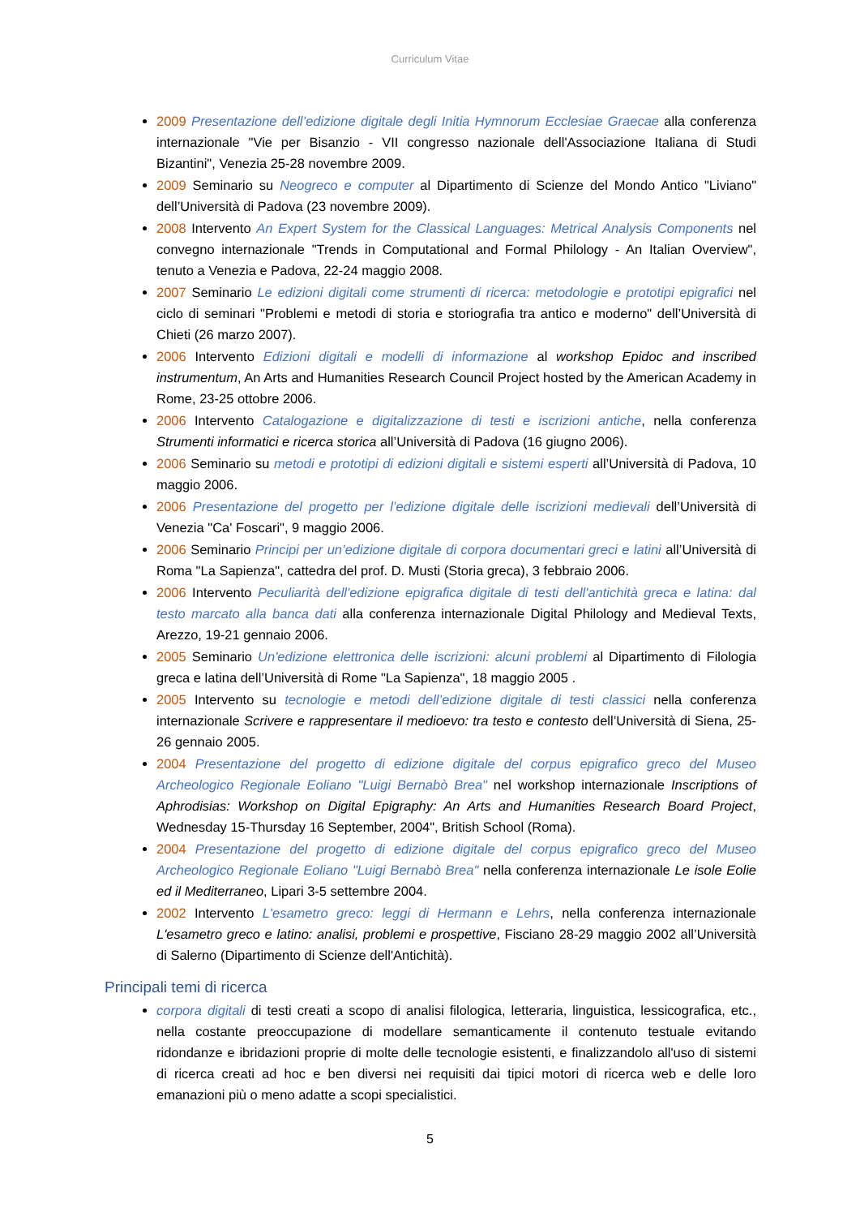Curriculum Vitae
2009 Presentazione dell’edizione digitale degli Initia Hymnorum Ecclesiae Graecae alla conferenza internazionale "Vie per Bisanzio - VII congresso nazionale dell'Associazione Italiana di Studi Bizantini", Venezia 25-28 novembre 2009.
2009 Seminario su Neogreco e computer al Dipartimento di Scienze del Mondo Antico "Liviano" dell’Università di Padova (23 novembre 2009).
2008 Intervento An Expert System for the Classical Languages: Metrical Analysis Components nel convegno internazionale "Trends in Computational and Formal Philology - An Italian Overview", tenuto a Venezia e Padova, 22-24 maggio 2008.
2007 Seminario Le edizioni digitali come strumenti di ricerca: metodologie e prototipi epigrafici nel ciclo di seminari "Problemi e metodi di storia e storiografia tra antico e moderno" dell’Università di Chieti (26 marzo 2007).
2006 Intervento Edizioni digitali e modelli di informazione al workshop Epidoc and inscribed instrumentum, An Arts and Humanities Research Council Project hosted by the American Academy in Rome, 23-25 ottobre 2006.
2006 Intervento Catalogazione e digitalizzazione di testi e iscrizioni antiche, nella conferenza Strumenti informatici e ricerca storica all’Università di Padova (16 giugno 2006).
2006 Seminario su metodi e prototipi di edizioni digitali e sistemi esperti all’Università di Padova, 10 maggio 2006.
2006 Presentazione del progetto per l’edizione digitale delle iscrizioni medievali dell’Università di Venezia "Ca' Foscari", 9 maggio 2006.
2006 Seminario Principi per un’edizione digitale di corpora documentari greci e latini all’Università di Roma "La Sapienza", cattedra del prof. D. Musti (Storia greca), 3 febbraio 2006.
2006 Intervento Peculiarità dell'edizione epigrafica digitale di testi dell'antichità greca e latina: dal testo marcato alla banca dati alla conferenza internazionale Digital Philology and Medieval Texts, Arezzo, 19-21 gennaio 2006.
2005 Seminario Un'edizione elettronica delle iscrizioni: alcuni problemi al Dipartimento di Filologia greca e latina dell’Università di Rome "La Sapienza", 18 maggio 2005 .
2005 Intervento su tecnologie e metodi dell’edizione digitale di testi classici nella conferenza internazionale Scrivere e rappresentare il medioevo: tra testo e contesto dell’Università di Siena, 25-26 gennaio 2005.
2004 Presentazione del progetto di edizione digitale del corpus epigrafico greco del Museo Archeologico Regionale Eoliano "Luigi Bernabò Brea" nel workshop internazionale Inscriptions of Aphrodisias: Workshop on Digital Epigraphy: An Arts and Humanities Research Board Project, Wednesday 15-Thursday 16 September, 2004", British School (Roma).
2004 Presentazione del progetto di edizione digitale del corpus epigrafico greco del Museo Archeologico Regionale Eoliano "Luigi Bernabò Brea" nella conferenza internazionale Le isole Eolie ed il Mediterraneo, Lipari 3-5 settembre 2004.
2002 Intervento L'esametro greco: leggi di Hermann e Lehrs, nella conferenza internazionale L'esametro greco e latino: analisi, problemi e prospettive, Fisciano 28-29 maggio 2002 all’Università di Salerno (Dipartimento di Scienze dell'Antichità).
Principali temi di ricerca
corpora digitali di testi creati a scopo di analisi filologica, letteraria, linguistica, lessicografica, etc., nella costante preoccupazione di modellare semanticamente il contenuto testuale evitando ridondanze e ibridazioni proprie di molte delle tecnologie esistenti, e finalizzandolo all'uso di sistemi di ricerca creati ad hoc e ben diversi nei requisiti dai tipici motori di ricerca web e delle loro emanazioni più o meno adatte a scopi specialistici.
5